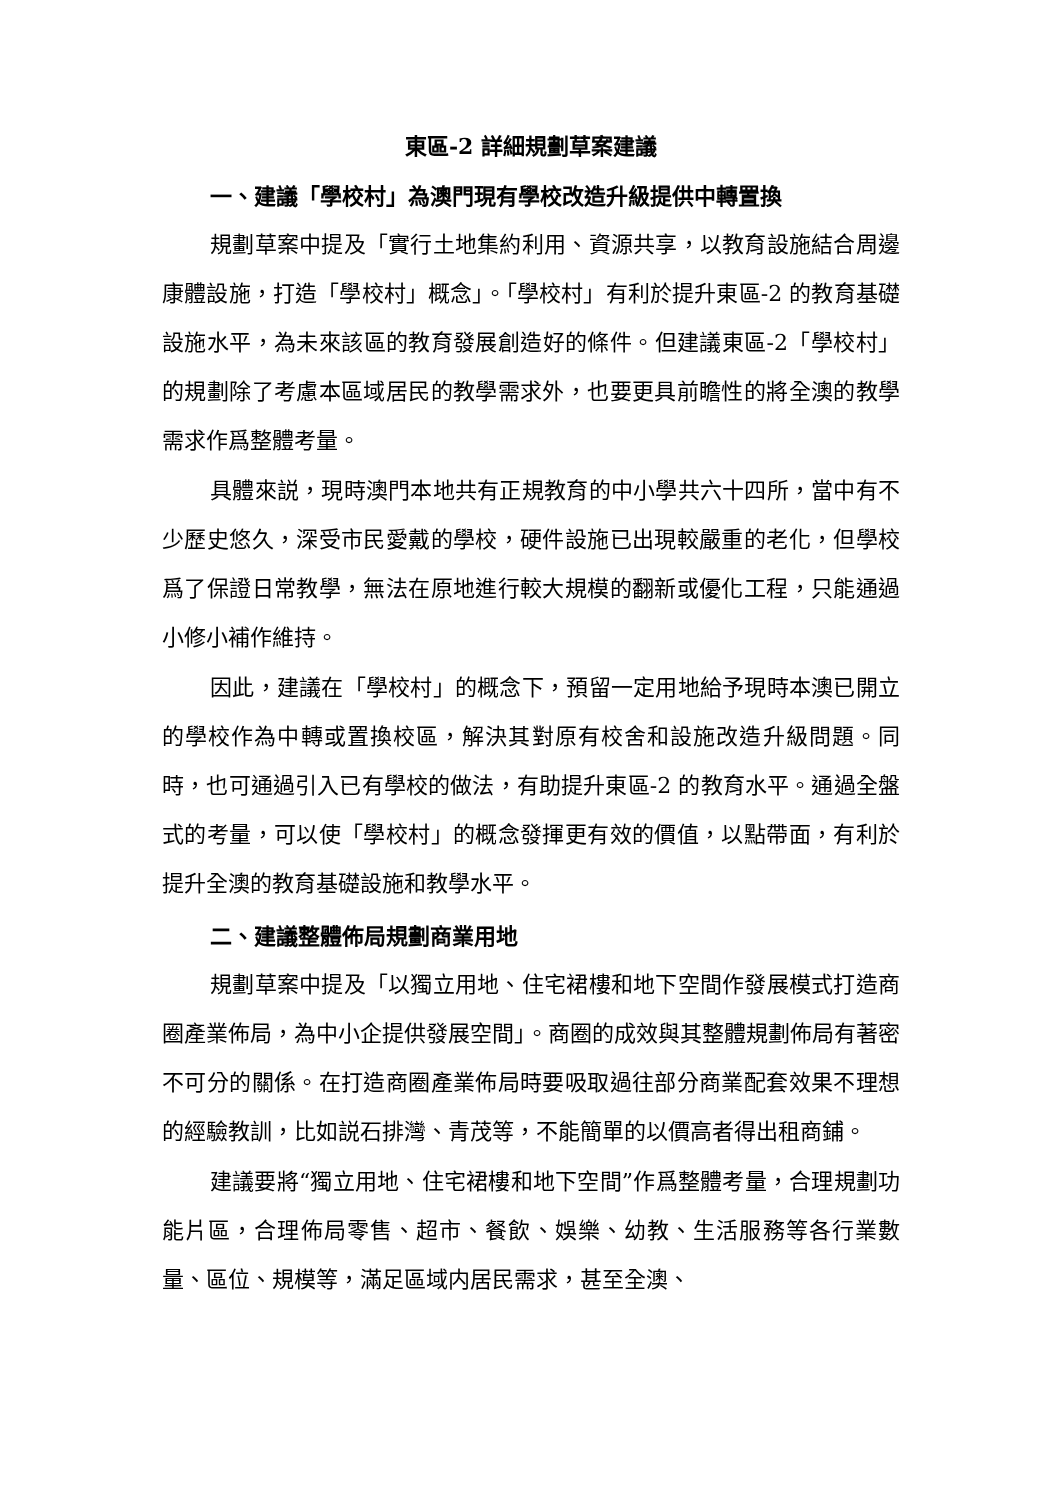東區-2 詳細規劃草案建議
一、建議「學校村」為澳門現有學校改造升級提供中轉置換
規劃草案中提及「實行土地集約利用、資源共享，以教育設施結合周邊康體設施，打造「學校村」概念」。「學校村」有利於提升東區-2 的教育基礎設施水平，為未來該區的教育發展創造好的條件。但建議東區-2「學校村」的規劃除了考慮本區域居民的教學需求外，也要更具前瞻性的將全澳的教學需求作爲整體考量。
具體來説，現時澳門本地共有正規教育的中小學共六十四所，當中有不少歷史悠久，深受市民愛戴的學校，硬件設施已出現較嚴重的老化，但學校爲了保證日常教學，無法在原地進行較大規模的翻新或優化工程，只能通過小修小補作維持。
因此，建議在「學校村」的概念下，預留一定用地給予現時本澳已開立的學校作為中轉或置換校區，解決其對原有校舍和設施改造升級問題。同時，也可通過引入已有學校的做法，有助提升東區-2 的教育水平。通過全盤式的考量，可以使「學校村」的概念發揮更有效的價值，以點帶面，有利於提升全澳的教育基礎設施和教學水平。
二、建議整體佈局規劃商業用地
規劃草案中提及「以獨立用地、住宅裙樓和地下空間作發展模式打造商圈產業佈局，為中小企提供發展空間」。商圈的成效與其整體規劃佈局有著密不可分的關係。在打造商圈產業佈局時要吸取過往部分商業配套效果不理想的經驗教訓，比如説石排灣、青茂等，不能簡單的以價高者得出租商鋪。
建議要將“獨立用地、住宅裙樓和地下空間”作爲整體考量，合理規劃功能片區，合理佈局零售、超市、餐飲、娛樂、幼教、生活服務等各行業數量、區位、規模等，滿足區域内居民需求，甚至全澳、